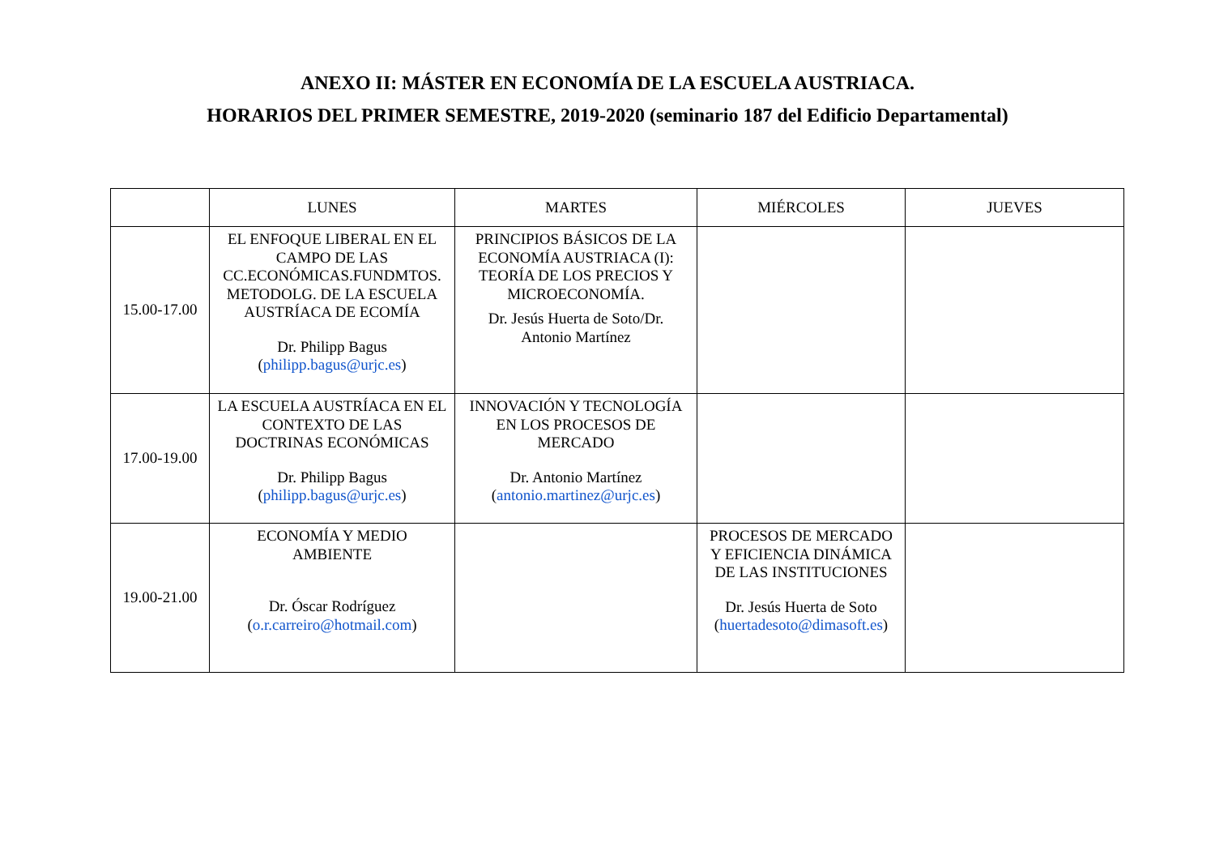ANEXO II: MÁSTER EN ECONOMÍA DE LA ESCUELA AUSTRIACA.
HORARIOS DEL PRIMER SEMESTRE, 2019-2020 (seminario 187 del Edificio Departamental)
| | LUNES | MARTES | MIÉRCOLES | JUEVES |
| --- | --- | --- | --- | --- |
| 15.00-17.00 | EL ENFOQUE LIBERAL EN EL CAMPO DE LAS CC.ECONÓMICAS.FUNDMTOS. METODOLG. DE LA ESCUELA AUSTRÍACA DE ECOMÍA Dr. Philipp Bagus ( philipp.bagus@urjc.es ) | PRINCIPIOS BÁSICOS DE LA ECONOMÍA AUSTRIACA (I): TEORÍA DE LOS PRECIOS Y MICROECONOMÍA. Dr. Jesús Huerta de Soto/Dr. Antonio Martínez | | |
| 17.00-19.00 | LA ESCUELA AUSTRÍACA EN EL CONTEXTO DE LAS DOCTRINAS ECONÓMICAS Dr. Philipp Bagus ( philipp.bagus@urjc.es ) | INNOVACIÓN Y TECNOLOGÍA EN LOS PROCESOS DE MERCADO Dr. Antonio Martínez ( antonio.martinez@urjc.es ) | | |
| 19.00-21.00 | ECONOMÍA Y MEDIO AMBIENTE Dr. Óscar Rodríguez ( o.r.carreiro@hotmail.com ) | | PROCESOS DE MERCADO Y EFICIENCIA DINÁMICA DE LAS INSTITUCIONES Dr. Jesús Huerta de Soto ( huertadesoto@dimasoft.es ) | |